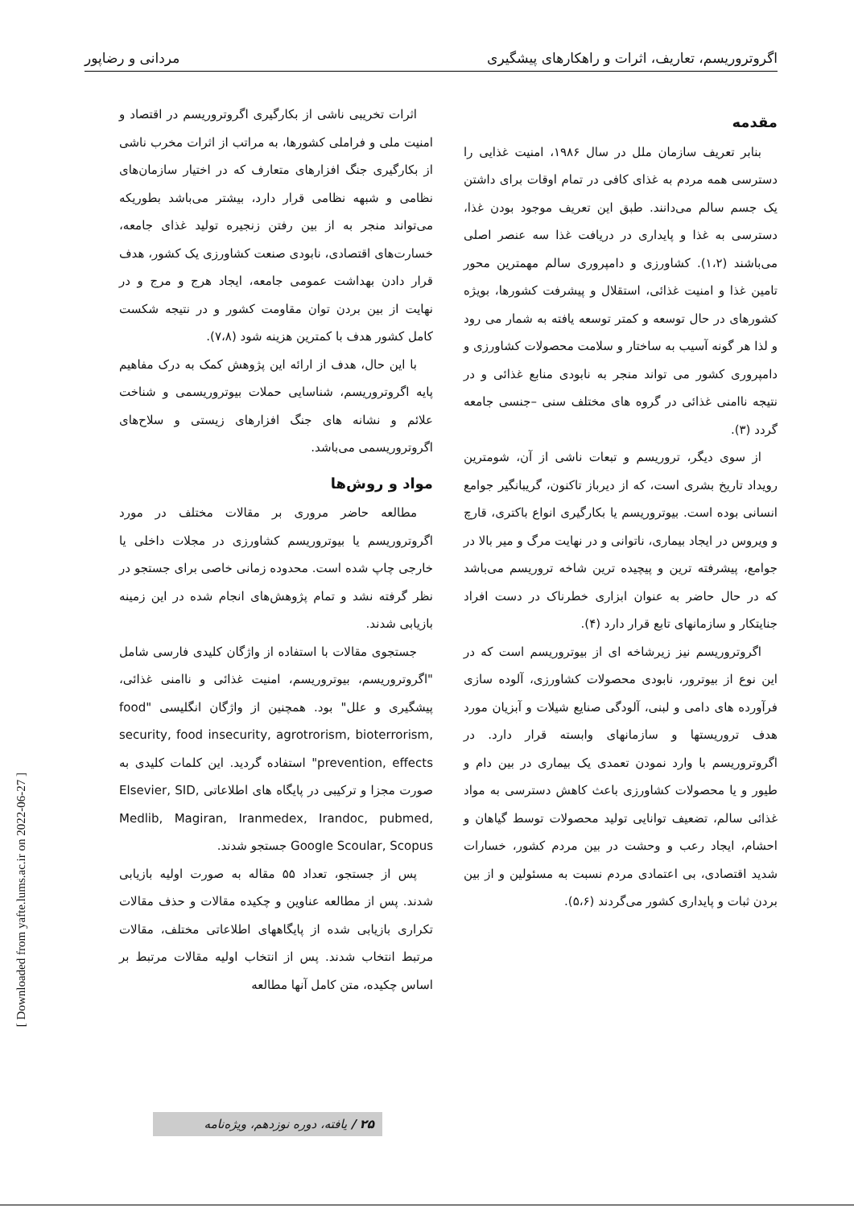اگروتروریسم، تعاریف، اثرات و راهکارهای پیشگیری مردانی و رضاپور
مقدمه
بنابر تعریف سازمان ملل در سال ۱۹۸۶، امنیت غذایی را دسترسی همه مردم به غذای کافی در تمام اوقات برای داشتن یک جسم سالم می‌دانند. طبق این تعریف موجود بودن غذا، دسترسی به غذا و پایداری در دریافت غذا سه عنصر اصلی می‌باشند (۱،۲). کشاورزی و دامپروری سالم مهمترین محور تامین غذا و امنیت غذائی، استقلال و پیشرفت کشورها، بویژه کشورهای در حال توسعه و کمتر توسعه یافته به شمار می رود و لذا هر گونه آسیب به ساختار و سلامت محصولات کشاورزی و دامپروری کشور می تواند منجر به نابودی منابع غذائی و در نتیجه ناامنی غذائی در گروه های مختلف سنی –جنسی جامعه گردد (۳).
از سوی دیگر، تروریسم و تبعات ناشی از آن، شومترین رویداد تاریخ بشری است، که از دیرباز تاکنون، گریبانگیر جوامع انسانی بوده است. بیوتروریسم یا بکارگیری انواع باکتری، قارچ و ویروس در ایجاد بیماری، ناتوانی و در نهایت مرگ و میر بالا در جوامع، پیشرفته ترین و پیچیده ترین شاخه تروریسم می‌باشد که در حال حاضر به عنوان ابزاری خطرناک در دست افراد جنایتکار و سازمانهای تابع قرار دارد (۴).
اگروتروریسم نیز زیرشاخه ای از بیوتروریسم است که در این نوع از بیوترور، نابودی محصولات کشاورزی، آلوده سازی فرآورده های دامی و لبنی، آلودگی صنایع شیلات و آبزیان مورد هدف تروریستها و سازمانهای وابسته قرار دارد. در اگروتروریسم با وارد نمودن تعمدی یک بیماری در بین دام و طیور و یا محصولات کشاورزی باعث کاهش دسترسی به مواد غذائی سالم، تضعیف توانایی تولید محصولات توسط گیاهان و احشام، ایجاد رعب و وحشت در بین مردم کشور، خسارات شدید اقتصادی، بی اعتمادی مردم نسبت به مسئولین و از بین بردن ثبات و پایداری کشور می‌گردند (۵،۶).
اثرات تخریبی ناشی از بکارگیری اگروتروریسم در اقتصاد و امنیت ملی و فراملی کشورها، به مراتب از اثرات مخرب ناشی از بکارگیری جنگ افزارهای متعارف که در اختیار سازمان‌های نظامی و شبهه نظامی قرار دارد، بیشتر می‌باشد بطوریکه می‌تواند منجر به از بین رفتن زنجیره تولید غذای جامعه، خسارت‌های اقتصادی، نابودی صنعت کشاورزی یک کشور، هدف قرار دادن بهداشت عمومی جامعه، ایجاد هرج و مرج و در نهایت از بین بردن توان مقاومت کشور و در نتیجه شکست کامل کشور هدف با کمترین هزینه شود (۷،۸).
با این حال، هدف از ارائه این پژوهش کمک به درک مفاهیم پایه اگروتروریسم، شناسایی حملات بیوتروریسمی و شناخت علائم و نشانه های جنگ افزارهای زیستی و سلاح‌های اگروتروریسمی می‌باشد.
مواد و روش‌ها
مطالعه حاضر مروری بر مقالات مختلف در مورد اگروتروریسم یا بیوتروریسم کشاورزی در مجلات داخلی یا خارجی چاپ شده است. محدوده زمانی خاصی برای جستجو در نظر گرفته نشد و تمام پژوهش‌های انجام شده در این زمینه بازیابی شدند.
جستجوی مقالات با استفاده از واژگان کلیدی فارسی شامل "اگروتروریسم، بیوتروریسم، امنیت غذائی و ناامنی غذائی، پیشگیری و علل" بود. همچنین از واژگان انگلیسی "food security, food insecurity, agrotrorism, bioterrorism, prevention, effects" استفاده گردید. این کلمات کلیدی به صورت مجزا و ترکیبی در پایگاه های اطلاعاتی Elsevier, SID, Medlib, Magiran, Iranmedex, Irandoc, pubmed, Google Scoular, Scopus جستجو شدند.
پس از جستجو، تعداد ۵۵ مقاله به صورت اولیه بازیابی شدند. پس از مطالعه عناوین و چکیده مقالات و حذف مقالات تکراری بازیابی شده از پایگاههای اطلاعاتی مختلف، مقالات مرتبط انتخاب شدند. پس از انتخاب اولیه مقالات مرتبط بر اساس چکیده، متن کامل آنها مطالعه
[ Downloaded from yafte.lums.ac.ir on 2022-06-27 ]
۲۵ / یافته، دوره نوزدهم، ویژه‌نامه